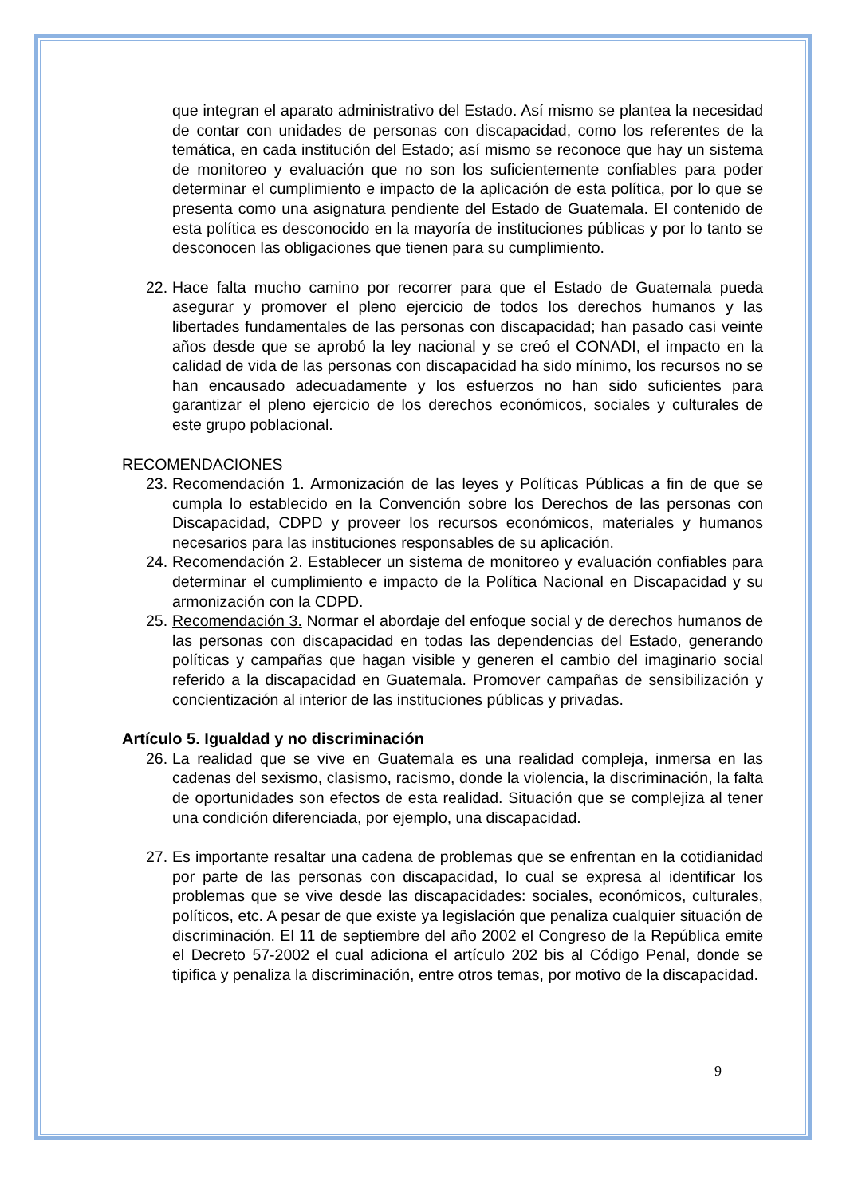que integran el aparato administrativo del Estado. Así mismo se plantea la necesidad de contar con unidades de personas con discapacidad, como los referentes de la temática, en cada institución del Estado; así mismo se reconoce que hay un sistema de monitoreo y evaluación que no son los suficientemente confiables para poder determinar el cumplimiento e impacto de la aplicación de esta política, por lo que se presenta como una asignatura pendiente del Estado de Guatemala. El contenido de esta política es desconocido en la mayoría de instituciones públicas y por lo tanto se desconocen las obligaciones que tienen para su cumplimiento.
22.
Hace falta mucho camino por recorrer para que el Estado de Guatemala pueda asegurar y promover el pleno ejercicio de todos los derechos humanos y las libertades fundamentales de las personas con discapacidad; han pasado casi veinte años desde que se aprobó la ley nacional y se creó el CONADI, el impacto en la calidad de vida de las personas con discapacidad ha sido mínimo, los recursos no se han encausado adecuadamente y los esfuerzos no han sido suficientes para garantizar el pleno ejercicio de los derechos económicos, sociales y culturales de este grupo poblacional.
RECOMENDACIONES
23.
Recomendación 1. Armonización de las leyes y Políticas Públicas a fin de que se cumpla lo establecido en la Convención sobre los Derechos de las personas con Discapacidad, CDPD y proveer los recursos económicos, materiales y humanos necesarios para las instituciones responsables de su aplicación.
24.
Recomendación 2. Establecer un sistema de monitoreo y evaluación confiables para determinar el cumplimiento e impacto de la Política Nacional en Discapacidad y su armonización con la CDPD.
25.
Recomendación 3. Normar el abordaje del enfoque social y de derechos humanos de las personas con discapacidad en todas las dependencias del Estado, generando políticas y campañas que hagan visible y generen el cambio del imaginario social referido a la discapacidad en Guatemala. Promover campañas de sensibilización y concientización al interior de las instituciones públicas y privadas.
Artículo 5. Igualdad y no discriminación
26.
La realidad que se vive en Guatemala es una realidad compleja, inmersa en las cadenas del sexismo, clasismo, racismo, donde la violencia, la discriminación, la falta de oportunidades son efectos de esta realidad. Situación que se complejiza al tener una condición diferenciada, por ejemplo, una discapacidad.
27.
Es importante resaltar una cadena de problemas que se enfrentan en la cotidianidad por parte de las personas con discapacidad, lo cual se expresa al identificar los problemas que se vive desde las discapacidades: sociales, económicos, culturales, políticos, etc. A pesar de que existe ya legislación que penaliza cualquier situación de discriminación. El 11 de septiembre del año 2002 el Congreso de la República emite el Decreto 57-2002 el cual adiciona el artículo 202 bis al Código Penal, donde se tipifica y penaliza la discriminación, entre otros temas, por motivo de la discapacidad.
9